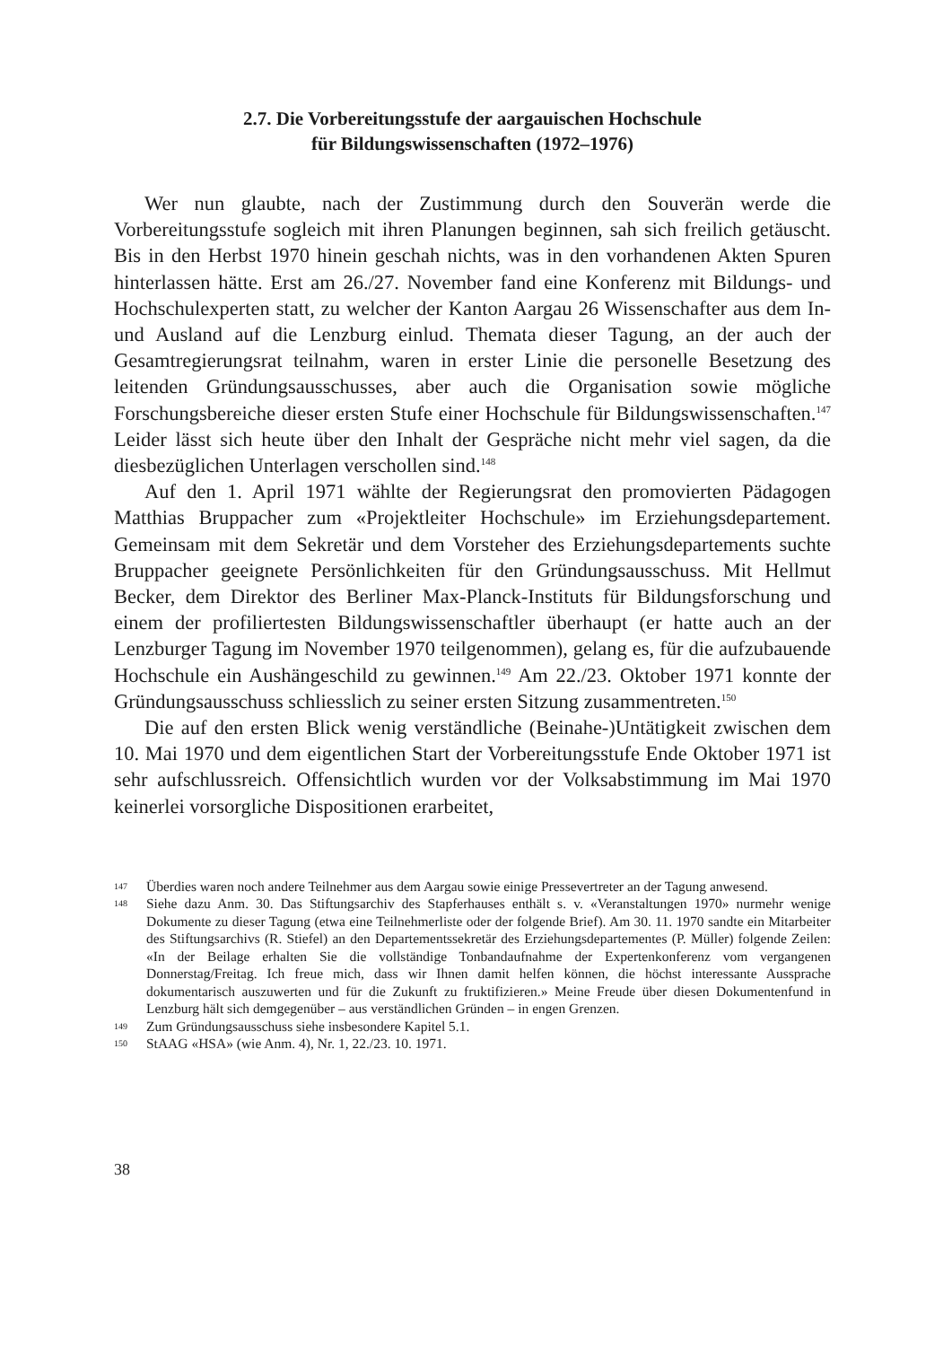2.7. Die Vorbereitungsstufe der aargauischen Hochschule
für Bildungswissenschaften (1972–1976)
Wer nun glaubte, nach der Zustimmung durch den Souverän werde die Vorbereitungsstufe sogleich mit ihren Planungen beginnen, sah sich freilich getäuscht. Bis in den Herbst 1970 hinein geschah nichts, was in den vorhandenen Akten Spuren hinterlassen hätte. Erst am 26./27. November fand eine Konferenz mit Bildungs- und Hochschulexperten statt, zu welcher der Kanton Aargau 26 Wissenschafter aus dem In- und Ausland auf die Lenzburg einlud. Themata dieser Tagung, an der auch der Gesamtregierungsrat teilnahm, waren in erster Linie die personelle Besetzung des leitenden Gründungsausschusses, aber auch die Organisation sowie mögliche Forschungsbereiche dieser ersten Stufe einer Hochschule für Bildungswissenschaften.<sup>147</sup> Leider lässt sich heute über den Inhalt der Gespräche nicht mehr viel sagen, da die diesbezüglichen Unterlagen verschollen sind.<sup>148</sup>
Auf den 1. April 1971 wählte der Regierungsrat den promovierten Pädagogen Matthias Bruppacher zum «Projektleiter Hochschule» im Erziehungsdepartement. Gemeinsam mit dem Sekretär und dem Vorsteher des Erziehungsdepartements suchte Bruppacher geeignete Persönlichkeiten für den Gründungsausschuss. Mit Hellmut Becker, dem Direktor des Berliner Max-Planck-Instituts für Bildungsforschung und einem der profiliertesten Bildungswissenschaftler überhaupt (er hatte auch an der Lenzburger Tagung im November 1970 teilgenommen), gelang es, für die aufzubauende Hochschule ein Aushängeschild zu gewinnen.<sup>149</sup> Am 22./23. Oktober 1971 konnte der Gründungsausschuss schliesslich zu seiner ersten Sitzung zusammentreten.<sup>150</sup>
Die auf den ersten Blick wenig verständliche (Beinahe-)Untätigkeit zwischen dem 10. Mai 1970 und dem eigentlichen Start der Vorbereitungsstufe Ende Oktober 1971 ist sehr aufschlussreich. Offensichtlich wurden vor der Volksabstimmung im Mai 1970 keinerlei vorsorgliche Dispositionen erarbeitet,
147 Überdies waren noch andere Teilnehmer aus dem Aargau sowie einige Pressevertreter an der Tagung anwesend.
148 Siehe dazu Anm. 30. Das Stiftungsarchiv des Stapferhauses enthält s. v. «Veranstaltungen 1970» nurmehr wenige Dokumente zu dieser Tagung (etwa eine Teilnehmerliste oder der folgende Brief). Am 30. 11. 1970 sandte ein Mitarbeiter des Stiftungsarchivs (R. Stiefel) an den Departementssekretär des Erziehungsdepartementes (P. Müller) folgende Zeilen: «In der Beilage erhalten Sie die vollständige Tonbandaufnahme der Expertenkonferenz vom vergangenen Donnerstag/Freitag. Ich freue mich, dass wir Ihnen damit helfen können, die höchst interessante Aussprache dokumentarisch auszuwerten und für die Zukunft zu fruktifizieren.» Meine Freude über diesen Dokumentenfund in Lenzburg hält sich demgegenüber – aus verständlichen Gründen – in engen Grenzen.
149 Zum Gründungsausschuss siehe insbesondere Kapitel 5.1.
150 StAAG «HSA» (wie Anm. 4), Nr. 1, 22./23. 10. 1971.
38